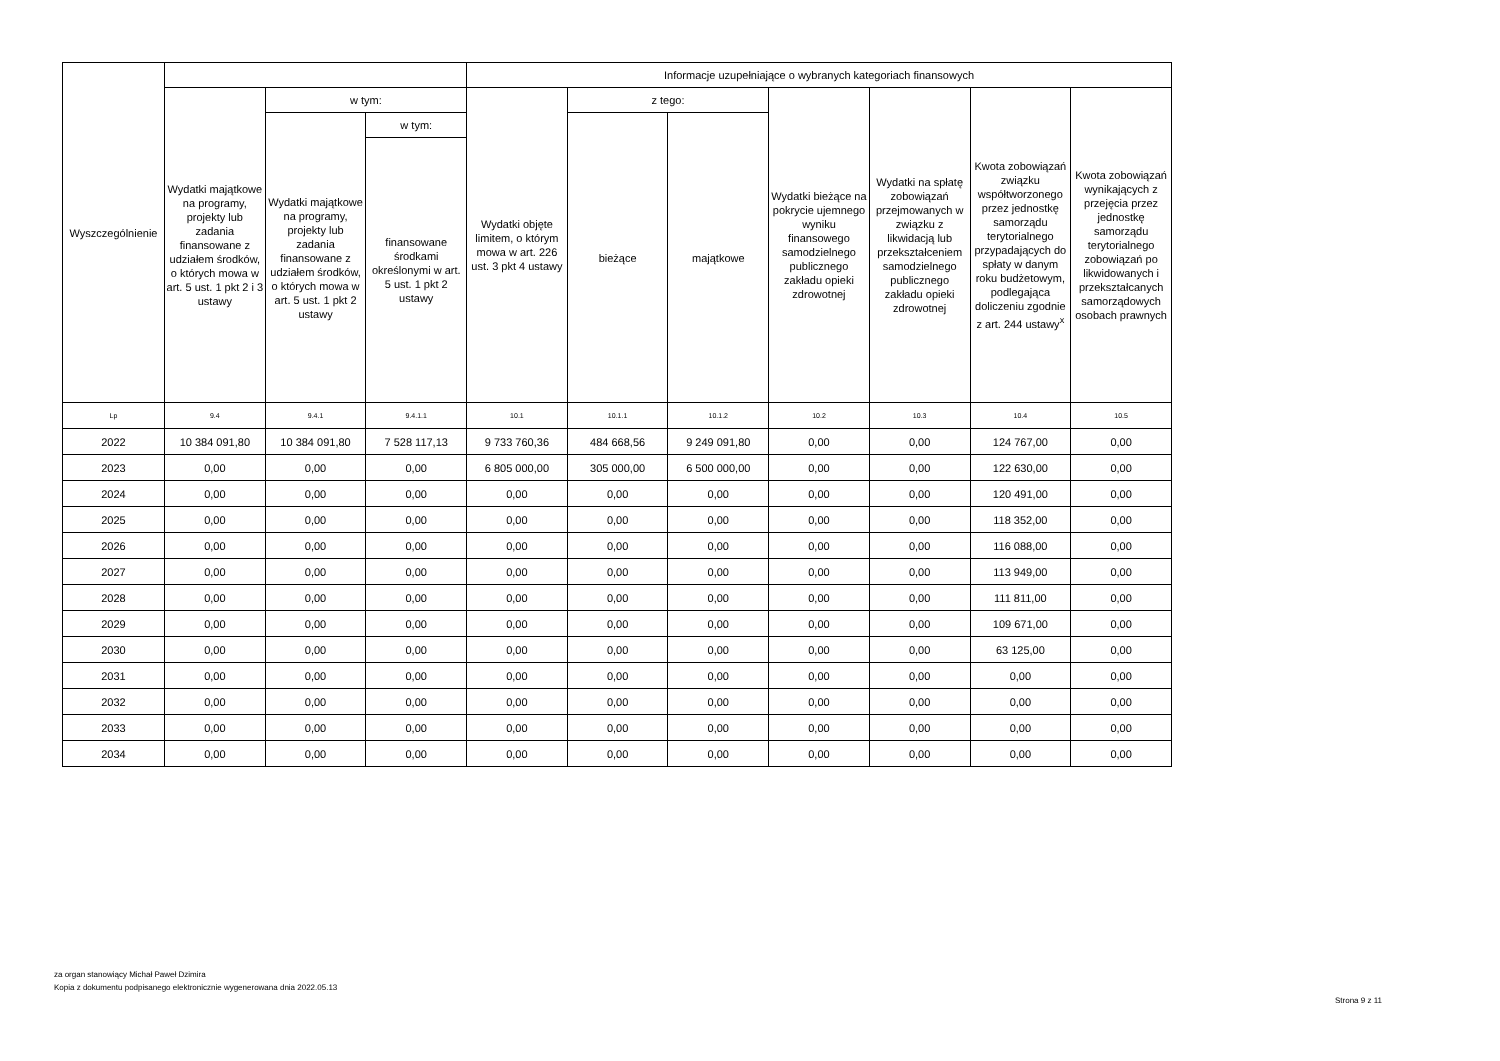| Wyszczególnienie | | | | Informacje uzupełniające o wybranych kategoriach finansowych | | | | | | |
| --- | --- | --- | --- | --- | --- | --- | --- | --- | --- | --- |
| | Wydatki majątkowe na programy, projekty lub zadania finansowane z udziałem środków, o których mowa w art. 5 ust. 1 pkt 2 i 3 ustawy | w tym: | | Wydatki objęte limitem, o którym mowa w art. 226 ust. 3 pkt 4 ustawy | z tego: | | Wydatki bieżące na pokrycie ujemnego wyniku finansowego samodzielnego publicznego zakładu opieki zdrowotnej | Wydatki na spłatę zobowiązań przejmowanych w związku z likwidacją lub przekształceniem samodzielnego publicznego zakładu opieki zdrowotnej | Kwota zobowiązań związku współtworzonego przez jednostkę samorządu terytorialnego przypadających do spłaty w danym roku budżetowym, podlegająca doliczeniu zgodnie z art. 244 ustawy<sup>x</sup> | Kwota zobowiązań wynikających z przejęcia przez jednostkę samorządu terytorialnego zobowiązań po likwidowanych i przekształcanych samorządowych osobach prawnych |
| | | Wydatki majątkowe na programy, projekty lub zadania finansowane z udziałem środków, o których mowa w art. 5 ust. 1 pkt 2 ustawy | w tym: | | bieżące | majątkowe | | | | |
| | | | finansowane środkami określonymi w art. 5 ust. 1 pkt 2 ustawy | | | | | | | |
| Lp | 9.4 | 9.4.1 | 9.4.1.1 | 10.1 | 10.1.1 | 10.1.2 | 10.2 | 10.3 | 10.4 | 10.5 |
| 2022 | 10 384 091,80 | 10 384 091,80 | 7 528 117,13 | 9 733 760,36 | 484 668,56 | 9 249 091,80 | 0,00 | 0,00 | 124 767,00 | 0,00 |
| 2023 | 0,00 | 0,00 | 0,00 | 6 805 000,00 | 305 000,00 | 6 500 000,00 | 0,00 | 0,00 | 122 630,00 | 0,00 |
| 2024 | 0,00 | 0,00 | 0,00 | 0,00 | 0,00 | 0,00 | 0,00 | 0,00 | 120 491,00 | 0,00 |
| 2025 | 0,00 | 0,00 | 0,00 | 0,00 | 0,00 | 0,00 | 0,00 | 0,00 | 118 352,00 | 0,00 |
| 2026 | 0,00 | 0,00 | 0,00 | 0,00 | 0,00 | 0,00 | 0,00 | 0,00 | 116 088,00 | 0,00 |
| 2027 | 0,00 | 0,00 | 0,00 | 0,00 | 0,00 | 0,00 | 0,00 | 0,00 | 113 949,00 | 0,00 |
| 2028 | 0,00 | 0,00 | 0,00 | 0,00 | 0,00 | 0,00 | 0,00 | 0,00 | 111 811,00 | 0,00 |
| 2029 | 0,00 | 0,00 | 0,00 | 0,00 | 0,00 | 0,00 | 0,00 | 0,00 | 109 671,00 | 0,00 |
| 2030 | 0,00 | 0,00 | 0,00 | 0,00 | 0,00 | 0,00 | 0,00 | 0,00 | 63 125,00 | 0,00 |
| 2031 | 0,00 | 0,00 | 0,00 | 0,00 | 0,00 | 0,00 | 0,00 | 0,00 | 0,00 | 0,00 |
| 2032 | 0,00 | 0,00 | 0,00 | 0,00 | 0,00 | 0,00 | 0,00 | 0,00 | 0,00 | 0,00 |
| 2033 | 0,00 | 0,00 | 0,00 | 0,00 | 0,00 | 0,00 | 0,00 | 0,00 | 0,00 | 0,00 |
| 2034 | 0,00 | 0,00 | 0,00 | 0,00 | 0,00 | 0,00 | 0,00 | 0,00 | 0,00 | 0,00 |
za organ stanowiący Michał Paweł Dzimira
Kopia z dokumentu podpisanego elektronicznie wygenerowana dnia 2022.05.13
Strona 9 z 11